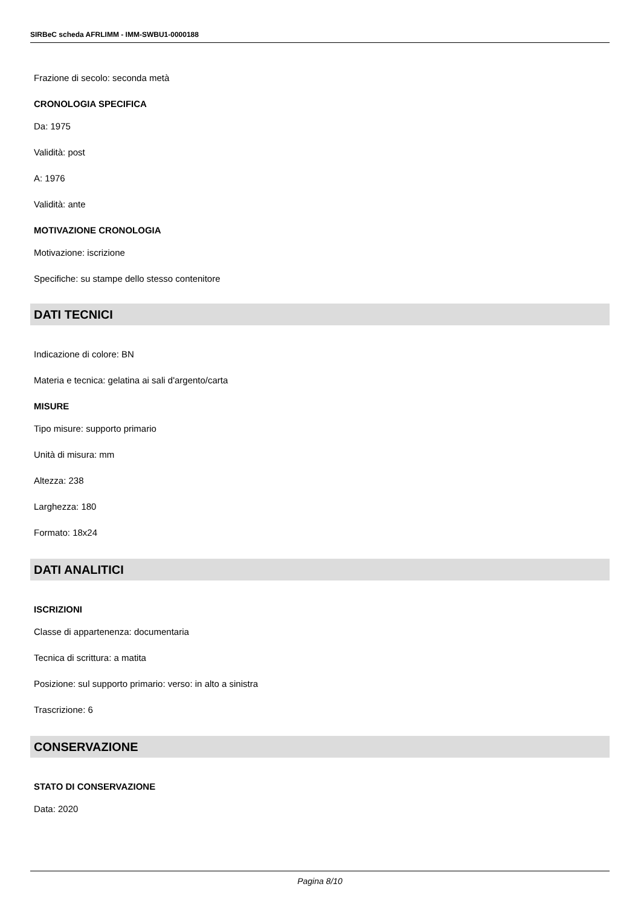SIRBeC scheda AFRLIMM - IMM-SWBU1-0000188
Frazione di secolo: seconda metà
CRONOLOGIA SPECIFICA
Da: 1975
Validità: post
A: 1976
Validità: ante
MOTIVAZIONE CRONOLOGIA
Motivazione: iscrizione
Specifiche: su stampe dello stesso contenitore
DATI TECNICI
Indicazione di colore: BN
Materia e tecnica: gelatina ai sali d'argento/carta
MISURE
Tipo misure: supporto primario
Unità di misura: mm
Altezza: 238
Larghezza: 180
Formato: 18x24
DATI ANALITICI
ISCRIZIONI
Classe di appartenenza: documentaria
Tecnica di scrittura: a matita
Posizione: sul supporto primario: verso: in alto a sinistra
Trascrizione: 6
CONSERVAZIONE
STATO DI CONSERVAZIONE
Data: 2020
Pagina 8/10